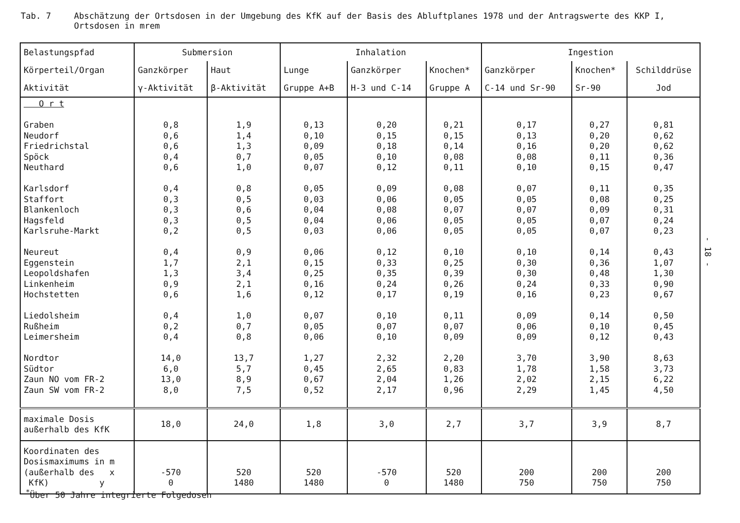Tab. 7 Abschätzung der Ortsdosen in der Umgebung des KfK auf der Basis des Abluftplanes 1978 und der Antragswerte des KKP I,
Ortsdosen in mrem
- 18 -
| Belastungspfad | Submersion | | Inhalation | | | Ingestion | | |
| --- | --- | --- | --- | --- | --- | --- | --- | --- |
| Körperteil/Organ | Ganzkörper | Haut | Lunge | Ganzkörper | Knochen* | Ganzkörper | Knochen* | Schilddrüse |
| Aktivität | γ-Aktivität | β-Aktivität | Gruppe A+B | H-3 und C-14 | Gruppe A | C-14 und Sr-90 | Sr-90 | Jod |
| O r t Graben Neudorf Friedrichstal Spöck Neuthard Karlsdorf Staffort Blankenloch Hagsfeld Karlsruhe-Markt Neureut Eggenstein Leopoldshafen Linkenheim Hochstetten Liedolsheim Rußheim Leimersheim Nordtor Südtor Zaun NO vom FR-2 Zaun SW vom FR-2 | 0,8 0,6 0,6 0,4 0,6 0,4 0,3 0,3 0,3 0,2 0,4 1,7 1,3 0,9 0,6 0,4 0,2 0,4 14,0 6,0 13,0 8,0 | 1,9 1,4 1,3 0,7 1,0 0,8 0,5 0,6 0,5 0,5 0,9 2,1 3,4 2,1 1,6 1,0 0,7 0,8 13,7 5,7 8,9 7,5 | 0,13 0,10 0,09 0,05 0,07 0,05 0,03 0,04 0,04 0,03 0,06 0,15 0,25 0,16 0,12 0,07 0,05 0,06 1,27 0,45 0,67 0,52 | 0,20 0,15 0,18 0,10 0,12 0,09 0,06 0,08 0,06 0,06 0,12 0,33 0,35 0,24 0,17 0,10 0,07 0,10 2,32 2,65 2,04 2,17 | 0,21 0,15 0,14 0,08 0,11 0,08 0,05 0,07 0,05 0,05 0,10 0,25 0,39 0,26 0,19 0,11 0,07 0,09 2,20 0,83 1,26 0,96 | 0,17 0,13 0,16 0,08 0,10 0,07 0,05 0,07 0,05 0,05 0,10 0,30 0,30 0,24 0,16 0,09 0,06 0,09 3,70 1,78 2,02 2,29 | 0,27 0,20 0,20 0,11 0,15 0,11 0,08 0,09 0,07 0,07 0,14 0,36 0,48 0,33 0,23 0,14 0,10 0,12 3,90 1,58 2,15 1,45 | 0,81 0,62 0,62 0,36 0,47 0,35 0,25 0,31 0,24 0,23 0,43 1,07 1,30 0,90 0,67 0,50 0,45 0,43 8,63 3,73 6,22 4,50 |
| maximale Dosis außerhalb des KfK | 18,0 | 24,0 | 1,8 | 3,0 | 2,7 | 3,7 | 3,9 | 8,7 |
| Koordinaten des Dosismaximums in m (außerhalb des x KfK) y | -570 0 | 520 1480 | 520 1480 | -570 0 | 520 1480 | 200 750 | 200 750 | 200 750 |
<sup>*</sup> Über 50 Jahre integrierte Folgedosen